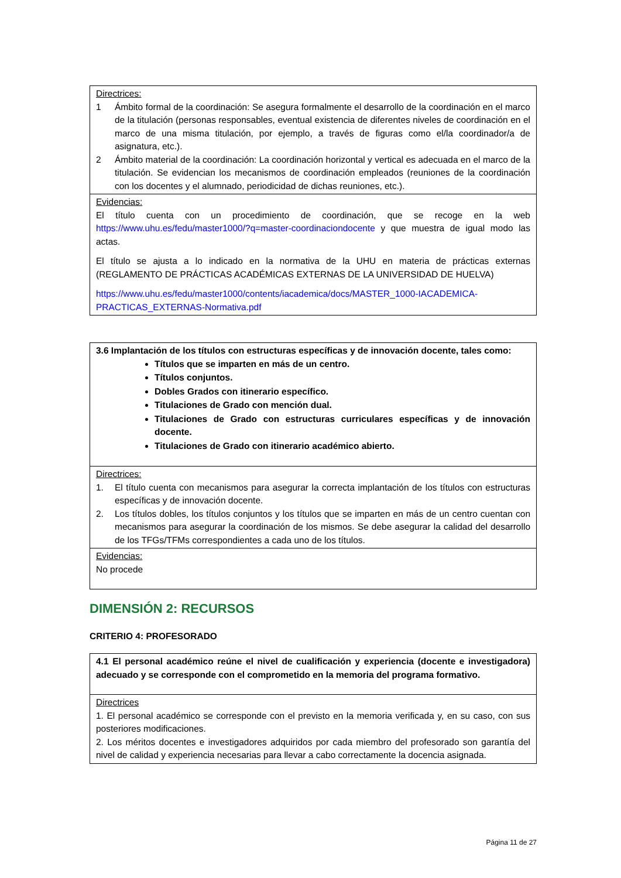| Directrices: 1 Ámbito formal de la coordinación: Se asegura formalmente el desarrollo de la coordinación en el marco de la titulación (personas responsables, eventual existencia de diferentes niveles de coordinación en el marco de una misma titulación, por ejemplo, a través de figuras como el/la coordinador/a de asignatura, etc.). 2 Ámbito material de la coordinación: La coordinación horizontal y vertical es adecuada en el marco de la titulación. Se evidencian los mecanismos de coordinación empleados (reuniones de la coordinación con los docentes y el alumnado, periodicidad de dichas reuniones, etc.). |
| Evidencias: El título cuenta con un procedimiento de coordinación, que se recoge en la web https://www.uhu.es/fedu/master1000/?q=master-coordinaciondocente y que muestra de igual modo las actas. El título se ajusta a lo indicado en la normativa de la UHU en materia de prácticas externas (REGLAMENTO DE PRÁCTICAS ACADÉMICAS EXTERNAS DE LA UNIVERSIDAD DE HUELVA) https://www.uhu.es/fedu/master1000/contents/iacademica/docs/MASTER_1000-IACADEMICA-PRACTICAS_EXTERNAS-Normativa.pdf |
| 3.6 Implantación de los títulos con estructuras específicas y de innovación docente, tales como: Títulos que se imparten en más de un centro. Títulos conjuntos. Dobles Grados con itinerario específico. Titulaciones de Grado con mención dual. Titulaciones de Grado con estructuras curriculares específicas y de innovación docente. Titulaciones de Grado con itinerario académico abierto. |
| Directrices: 1. El título cuenta con mecanismos para asegurar la correcta implantación de los títulos con estructuras específicas y de innovación docente. 2. Los títulos dobles, los títulos conjuntos y los títulos que se imparten en más de un centro cuentan con mecanismos para asegurar la coordinación de los mismos. Se debe asegurar la calidad del desarrollo de los TFGs/TFMs correspondientes a cada uno de los títulos. |
| Evidencias: No procede |
DIMENSIÓN 2: RECURSOS
CRITERIO 4: PROFESORADO
| 4.1 El personal académico reúne el nivel de cualificación y experiencia (docente e investigadora) adecuado y se corresponde con el comprometido en la memoria del programa formativo. |
| Directrices 1. El personal académico se corresponde con el previsto en la memoria verificada y, en su caso, con sus posteriores modificaciones. 2. Los méritos docentes e investigadores adquiridos por cada miembro del profesorado son garantía del nivel de calidad y experiencia necesarias para llevar a cabo correctamente la docencia asignada. |
Página 11 de 27